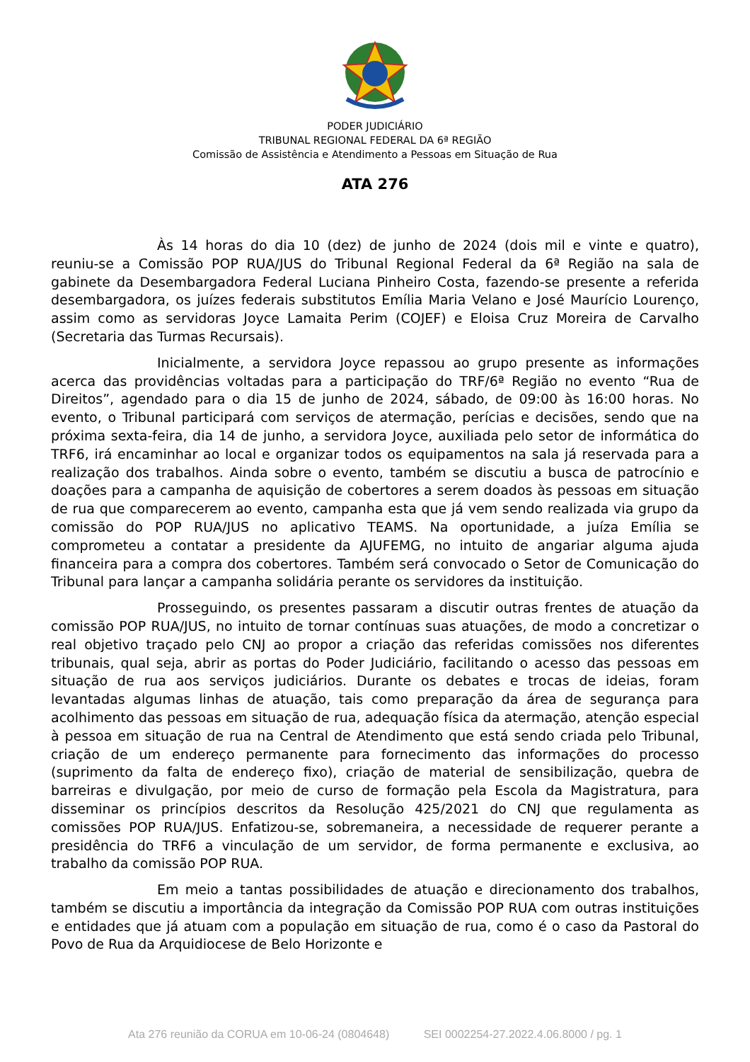PODER JUDICIÁRIO
TRIBUNAL REGIONAL FEDERAL DA 6ª REGIÃO
Comissão de Assistência e Atendimento a Pessoas em Situação de Rua
ATA 276
Às 14 horas do dia 10 (dez) de junho de 2024 (dois mil e vinte e quatro), reuniu-se a Comissão POP RUA/JUS do Tribunal Regional Federal da 6ª Região na sala de gabinete da Desembargadora Federal Luciana Pinheiro Costa, fazendo-se presente a referida desembargadora, os juízes federais substitutos Emília Maria Velano e José Maurício Lourenço, assim como as servidoras Joyce Lamaita Perim (COJEF) e Eloisa Cruz Moreira de Carvalho (Secretaria das Turmas Recursais).
Inicialmente, a servidora Joyce repassou ao grupo presente as informações acerca das providências voltadas para a participação do TRF/6ª Região no evento “Rua de Direitos”, agendado para o dia 15 de junho de 2024, sábado, de 09:00 às 16:00 horas. No evento, o Tribunal participará com serviços de atermação, perícias e decisões, sendo que na próxima sexta-feira, dia 14 de junho, a servidora Joyce, auxiliada pelo setor de informática do TRF6, irá encaminhar ao local e organizar todos os equipamentos na sala já reservada para a realização dos trabalhos. Ainda sobre o evento, também se discutiu a busca de patrocínio e doações para a campanha de aquisição de cobertores a serem doados às pessoas em situação de rua que comparecerem ao evento, campanha esta que já vem sendo realizada via grupo da comissão do POP RUA/JUS no aplicativo TEAMS. Na oportunidade, a juíza Emília se comprometeu a contatar a presidente da AJUFEMG, no intuito de angariar alguma ajuda financeira para a compra dos cobertores. Também será convocado o Setor de Comunicação do Tribunal para lançar a campanha solidária perante os servidores da instituição.
Prosseguindo, os presentes passaram a discutir outras frentes de atuação da comissão POP RUA/JUS, no intuito de tornar contínuas suas atuações, de modo a concretizar o real objetivo traçado pelo CNJ ao propor a criação das referidas comissões nos diferentes tribunais, qual seja, abrir as portas do Poder Judiciário, facilitando o acesso das pessoas em situação de rua aos serviços judiciários. Durante os debates e trocas de ideias, foram levantadas algumas linhas de atuação, tais como preparação da área de segurança para acolhimento das pessoas em situação de rua, adequação física da atermação, atenção especial à pessoa em situação de rua na Central de Atendimento que está sendo criada pelo Tribunal, criação de um endereço permanente para fornecimento das informações do processo (suprimento da falta de endereço fixo), criação de material de sensibilização, quebra de barreiras e divulgação, por meio de curso de formação pela Escola da Magistratura, para disseminar os princípios descritos da Resolução 425/2021 do CNJ que regulamenta as comissões POP RUA/JUS. Enfatizou-se, sobremaneira, a necessidade de requerer perante a presidência do TRF6 a vinculação de um servidor, de forma permanente e exclusiva, ao trabalho da comissão POP RUA.
Em meio a tantas possibilidades de atuação e direcionamento dos trabalhos, também se discutiu a importância da integração da Comissão POP RUA com outras instituições e entidades que já atuam com a população em situação de rua, como é o caso da Pastoral do Povo de Rua da Arquidiocese de Belo Horizonte e
Ata 276 reunião da CORUA em 10-06-24 (0804648) SEI 0002254-27.2022.4.06.8000 / pg. 1